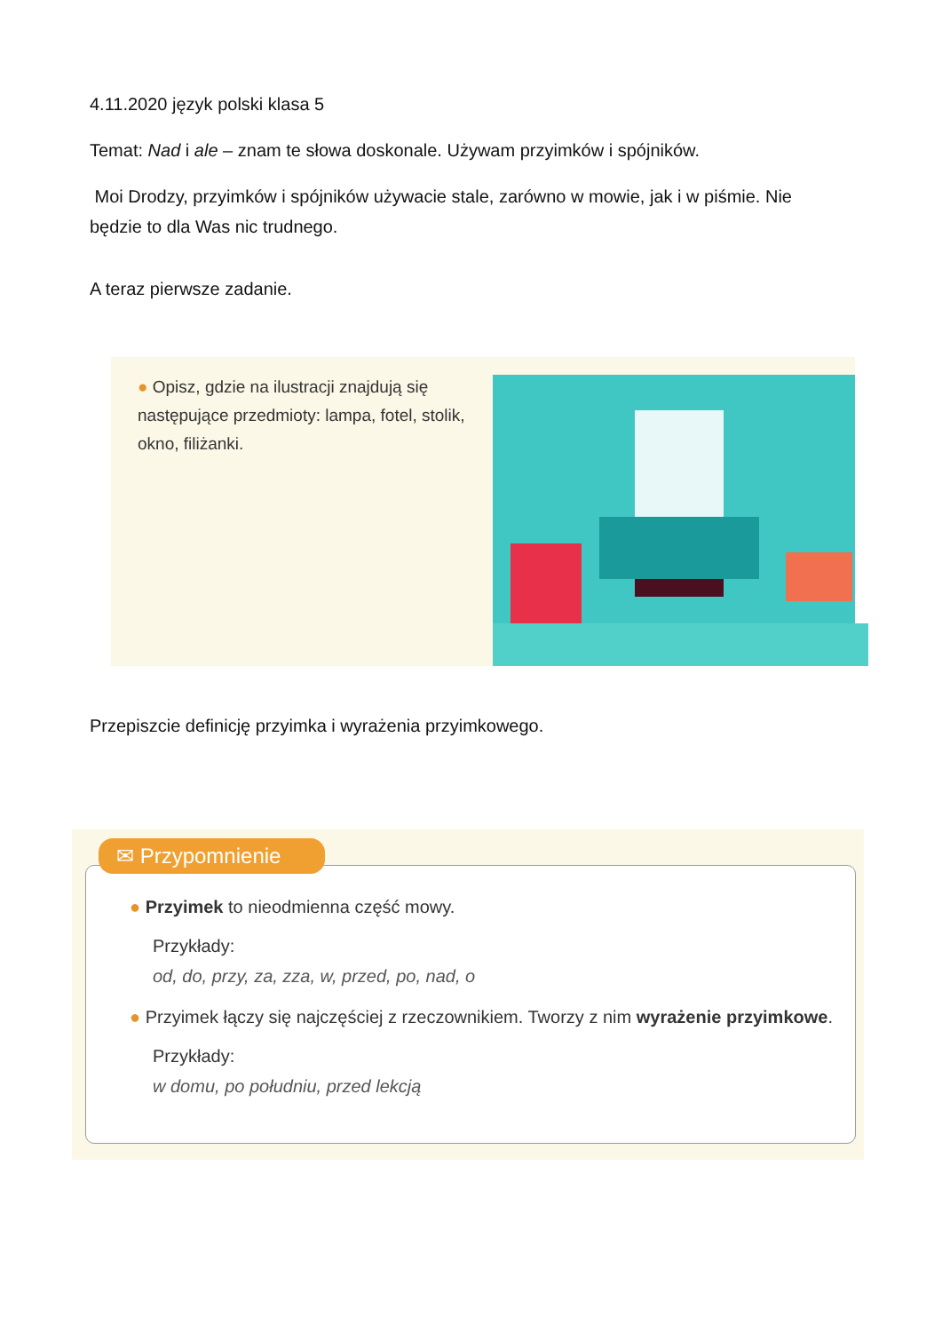4.11.2020 język polski klasa 5
Temat: Nad i ale – znam te słowa doskonale. Używam przyimków i spójników.
Moi Drodzy, przyimków i spójników używacie stale, zarówno w mowie, jak i w piśmie. Nie będzie to dla Was nic trudnego.
A teraz pierwsze zadanie.
● Opisz, gdzie na ilustracji znajdują się następujące przedmioty: lampa, fotel, stolik, okno, filiżanki.
Przepiszcie definicję przyimka i wyrażenia przyimkowego.
✉ Przypomnienie
● Przyimek to nieodmienna część mowy.
Przykłady:
od, do, przy, za, zza, w, przed, po, nad, o
● Przyimek łączy się najczęściej z rzeczownikiem. Tworzy z nim wyrażenie przyimkowe.
Przykłady:
w domu, po południu, przed lekcją